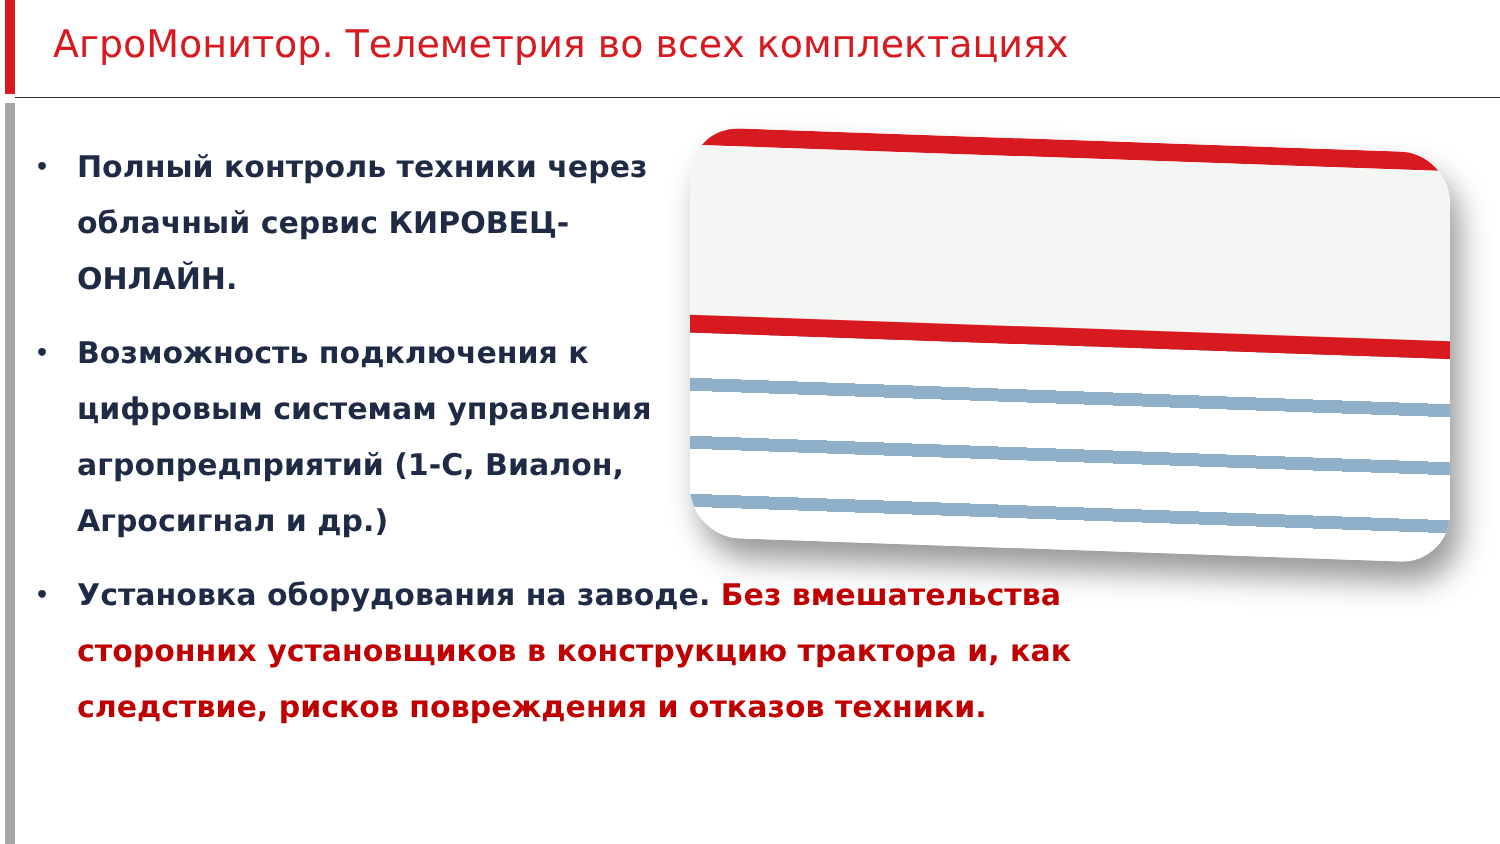АгроМонитор. Телеметрия во всех комплектациях
• Полный контроль техники через облачный сервис КИРОВЕЦ-ОНЛАЙН.
• Возможность подключения к цифровым системам управления агропредприятий (1-С, Виалон, Агросигнал и др.)
• Установка оборудования на заводе. Без вмешательства сторонних установщиков в конструкцию трактора и, как следствие, рисков повреждения и отказов техники.